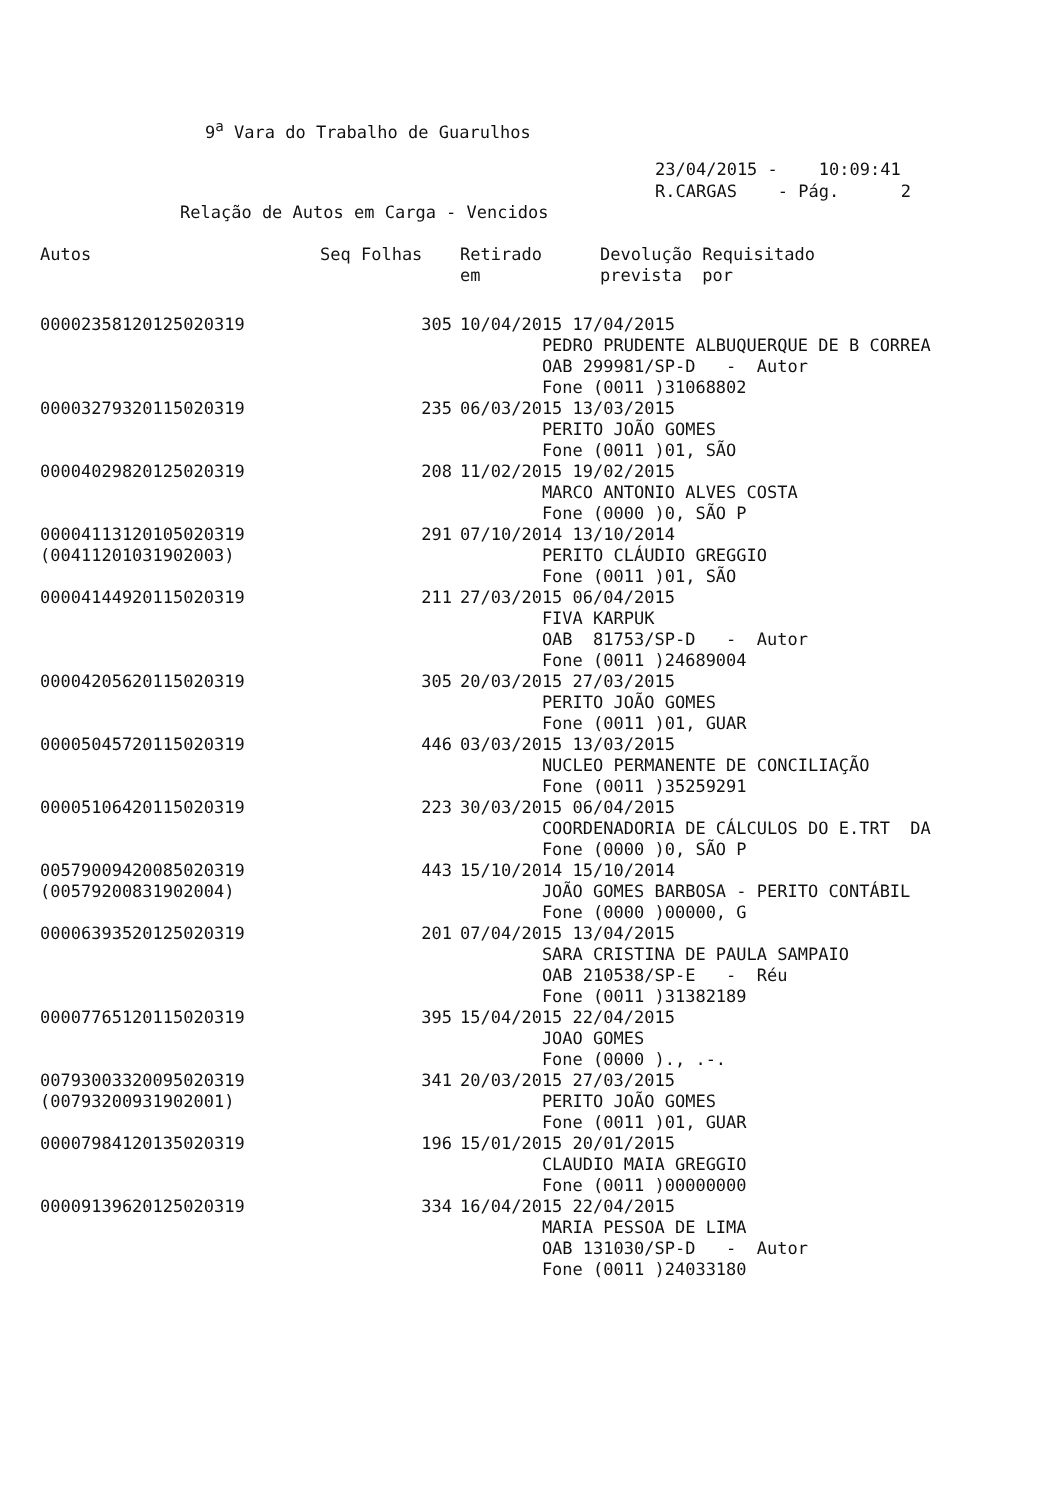9<sup>a</sup> Vara do Trabalho de Guarulhos
23/04/2015 - 10:09:41 R.CARGAS - Pág. 2
Relação de Autos em Carga - Vencidos
| Autos | Seq Folhas | Retirado em | Devolução Requisitado prevista por |
| --- | --- | --- | --- |
| 00002358120125020319 | 305 | 10/04/2015 17/04/2015 PEDRO PRUDENTE ALBUQUERQUE DE B CORREA OAB 299981/SP-D - Autor Fone (0011 )31068802 | |
| 00003279320115020319 | 235 | 06/03/2015 13/03/2015 PERITO JOÃO GOMES Fone (0011 )01, SÃO | |
| 00004029820125020319 | 208 | 11/02/2015 19/02/2015 MARCO ANTONIO ALVES COSTA Fone (0000 )0, SÃO P | |
| 00004113120105020319 (00411201031902003) | 291 | 07/10/2014 13/10/2014 PERITO CLÁUDIO GREGGIO Fone (0011 )01, SÃO | |
| 00004144920115020319 | 211 | 27/03/2015 06/04/2015 FIVA KARPUK OAB 81753/SP-D - Autor Fone (0011 )24689004 | |
| 00004205620115020319 | 305 | 20/03/2015 27/03/2015 PERITO JOÃO GOMES Fone (0011 )01, GUAR | |
| 00005045720115020319 | 446 | 03/03/2015 13/03/2015 NUCLEO PERMANENTE DE CONCILIAÇÃO Fone (0011 )35259291 | |
| 00005106420115020319 | 223 | 30/03/2015 06/04/2015 COORDENADORIA DE CÁLCULOS DO E.TRT DA Fone (0000 )0, SÃO P | |
| 00579009420085020319 (00579200831902004) | 443 | 15/10/2014 15/10/2014 JOÃO GOMES BARBOSA - PERITO CONTÁBIL Fone (0000 )00000, G | |
| 00006393520125020319 | 201 | 07/04/2015 13/04/2015 SARA CRISTINA DE PAULA SAMPAIO OAB 210538/SP-E - Réu Fone (0011 )31382189 | |
| 00007765120115020319 | 395 | 15/04/2015 22/04/2015 JOAO GOMES Fone (0000 )., .-. | |
| 00793003320095020319 (00793200931902001) | 341 | 20/03/2015 27/03/2015 PERITO JOÃO GOMES Fone (0011 )01, GUAR | |
| 00007984120135020319 | 196 | 15/01/2015 20/01/2015 CLAUDIO MAIA GREGGIO Fone (0011 )00000000 | |
| 00009139620125020319 | 334 | 16/04/2015 22/04/2015 MARIA PESSOA DE LIMA OAB 131030/SP-D - Autor Fone (0011 )24033180 | |